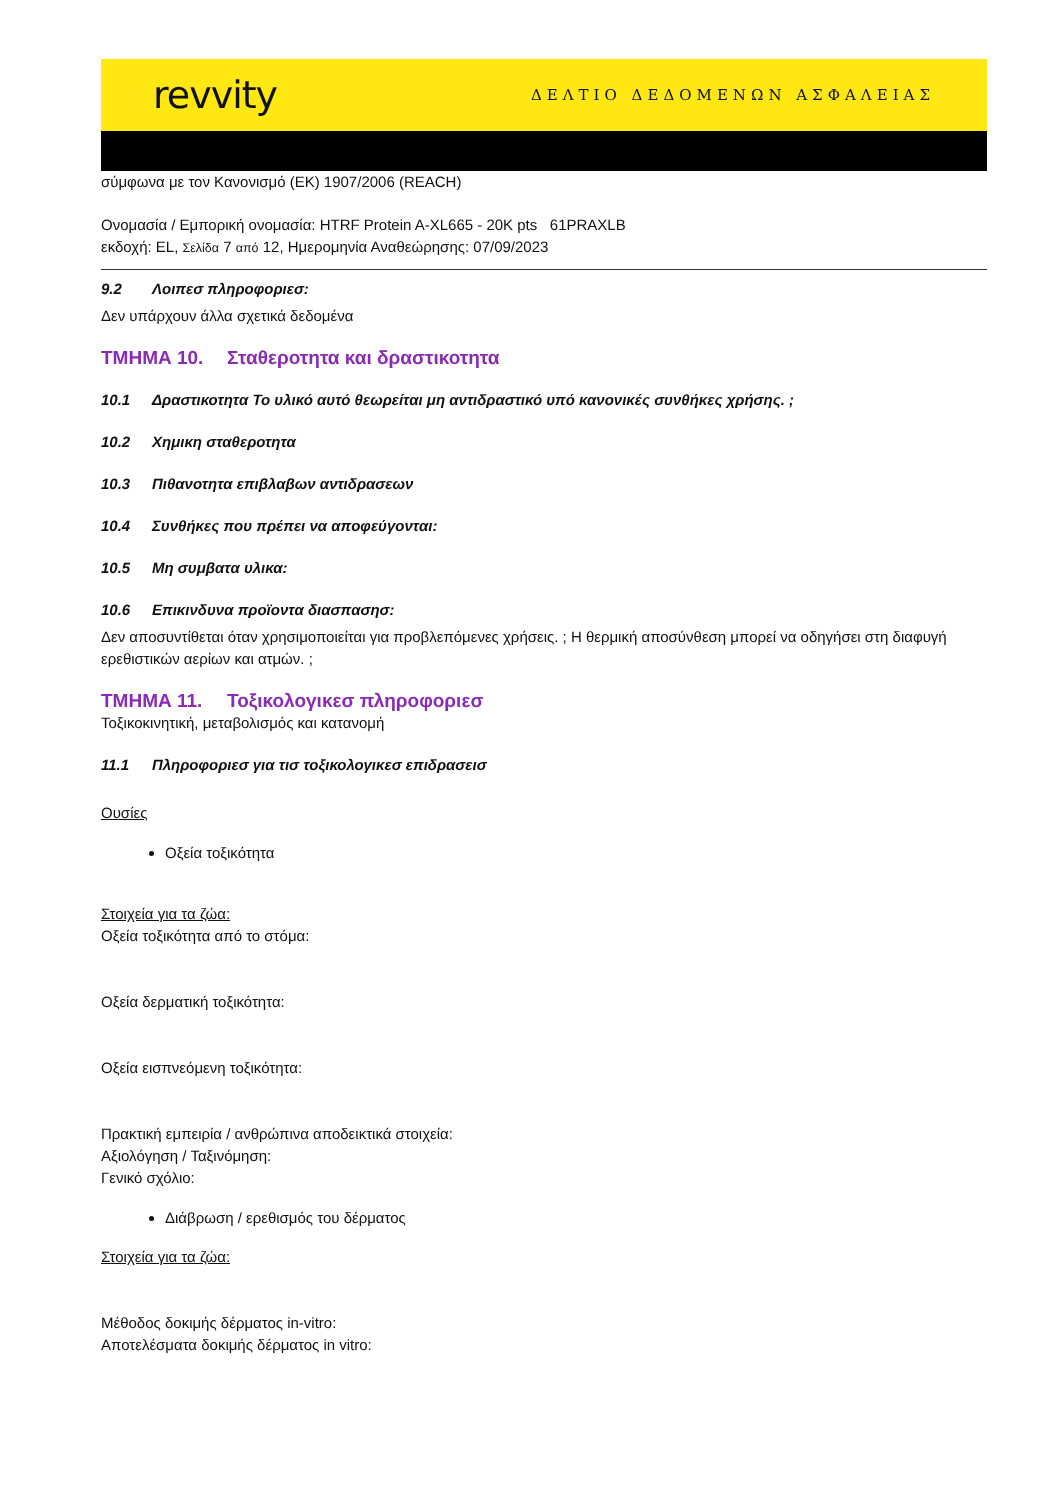revvity
ΔΕΛΤΙΟ ΔΕΔΟΜΕΝΩΝ ΑΣΦΑΛΕΙΑΣ
σύμφωνα με τον Κανονισμό (ΕΚ) 1907/2006 (REACH)
Ονομασία / Εμπορική ονομασία: HTRF Protein A-XL665 - 20K pts 61PRAXLB
εκδοχή: EL, Σελίδα 7 από 12, Ημερομηνία Αναθεώρησης: 07/09/2023
9.2 Λοιπεσ πληροφοριεσ:
Δεν υπάρχουν άλλα σχετικά δεδομένα
ΤΜΗΜΑ 10. Σταθεροτητα και δραστικοτητα
10.1 Δραστικοτητα Το υλικό αυτό θεωρείται μη αντιδραστικό υπό κανονικές συνθήκες χρήσης. ;
10.2 Χημικη σταθεροτητα
10.3 Πιθανοτητα επιβλαβων αντιδρασεων
10.4 Συνθήκες που πρέπει να αποφεύγονται:
10.5 Μη συμβατα υλικα:
10.6 Επικινδυνα προϊοντα διασπασησ:
Δεν αποσυντίθεται όταν χρησιμοποιείται για προβλεπόμενες χρήσεις. ; Η θερμική αποσύνθεση μπορεί να οδηγήσει στη διαφυγή ερεθιστικών αερίων και ατμών. ;
ΤΜΗΜΑ 11. Τοξικολογικεσ πληροφοριεσ
Τοξικοκινητική, μεταβολισμός και κατανομή
11.1 Πληροφοριεσ για τισ τοξικολογικεσ επιδρασεισ
Ουσίες
Οξεία τοξικότητα
Στοιχεία για τα ζώα:
Οξεία τοξικότητα από το στόμα:
Οξεία δερματική τοξικότητα:
Οξεία εισπνεόμενη τοξικότητα:
Πρακτική εμπειρία / ανθρώπινα αποδεικτικά στοιχεία:
Αξιολόγηση / Ταξινόμηση:
Γενικό σχόλιο:
Διάβρωση / ερεθισμός του δέρματος
Στοιχεία για τα ζώα:
Μέθοδος δοκιμής δέρματος in-vitro:
Αποτελέσματα δοκιμής δέρματος in vitro: